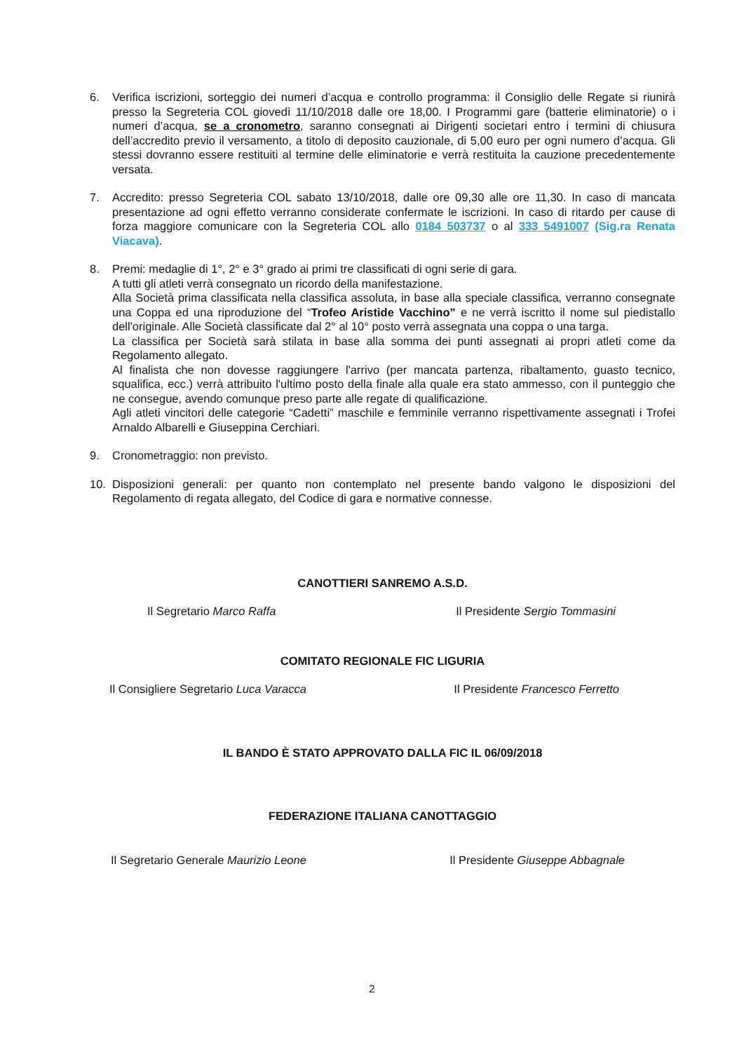6. Verifica iscrizioni, sorteggio dei numeri d’acqua e controllo programma: il Consiglio delle Regate si riunirà presso la Segreteria COL giovedì 11/10/2018 dalle ore 18,00. I Programmi gare (batterie eliminatorie) o i numeri d’acqua, se a cronometro, saranno consegnati ai Dirigenti societari entro i termini di chiusura dell’accredito previo il versamento, a titolo di deposito cauzionale, di 5,00 euro per ogni numero d’acqua. Gli stessi dovranno essere restituiti al termine delle eliminatorie e verrà restituita la cauzione precedentemente versata.
7. Accredito: presso Segreteria COL sabato 13/10/2018, dalle ore 09,30 alle ore 11,30. In caso di mancata presentazione ad ogni effetto verranno considerate confermate le iscrizioni. In caso di ritardo per cause di forza maggiore comunicare con la Segreteria COL allo 0184 503737 o al 333 5491007 (Sig.ra Renata Viacava).
8. Premi: medaglie di 1°, 2° e 3° grado ai primi tre classificati di ogni serie di gara.
A tutti gli atleti verrà consegnato un ricordo della manifestazione.
Alla Società prima classificata nella classifica assoluta, in base alla speciale classifica, verranno consegnate una Coppa ed una riproduzione del “Trofeo Aristide Vacchino” e ne verrà iscritto il nome sul piedistallo dell'originale. Alle Società classificate dal 2° al 10° posto verrà assegnata una coppa o una targa.
La classifica per Società sarà stilata in base alla somma dei punti assegnati ai propri atleti come da Regolamento allegato.
Al finalista che non dovesse raggiungere l'arrivo (per mancata partenza, ribaltamento, guasto tecnico, squalifica, ecc.) verrà attribuito l'ultimo posto della finale alla quale era stato ammesso, con il punteggio che ne consegue, avendo comunque preso parte alle regate di qualificazione.
Agli atleti vincitori delle categorie “Cadetti” maschile e femminile verranno rispettivamente assegnati i Trofei Arnaldo Albarelli e Giuseppina Cerchiari.
9. Cronometraggio: non previsto.
10. Disposizioni generali: per quanto non contemplato nel presente bando valgono le disposizioni del Regolamento di regata allegato, del Codice di gara e normative connesse.
CANOTTIERI SANREMO A.S.D.
Il Segretario Marco Raffa Il Presidente Sergio Tommasini
COMITATO REGIONALE FIC LIGURIA
Il Consigliere Segretario Luca Varacca Il Presidente Francesco Ferretto
IL BANDO È STATO APPROVATO DALLA FIC IL 06/09/2018
FEDERAZIONE ITALIANA CANOTTAGGIO
Il Segretario Generale Maurizio Leone Il Presidente Giuseppe Abbagnale
2